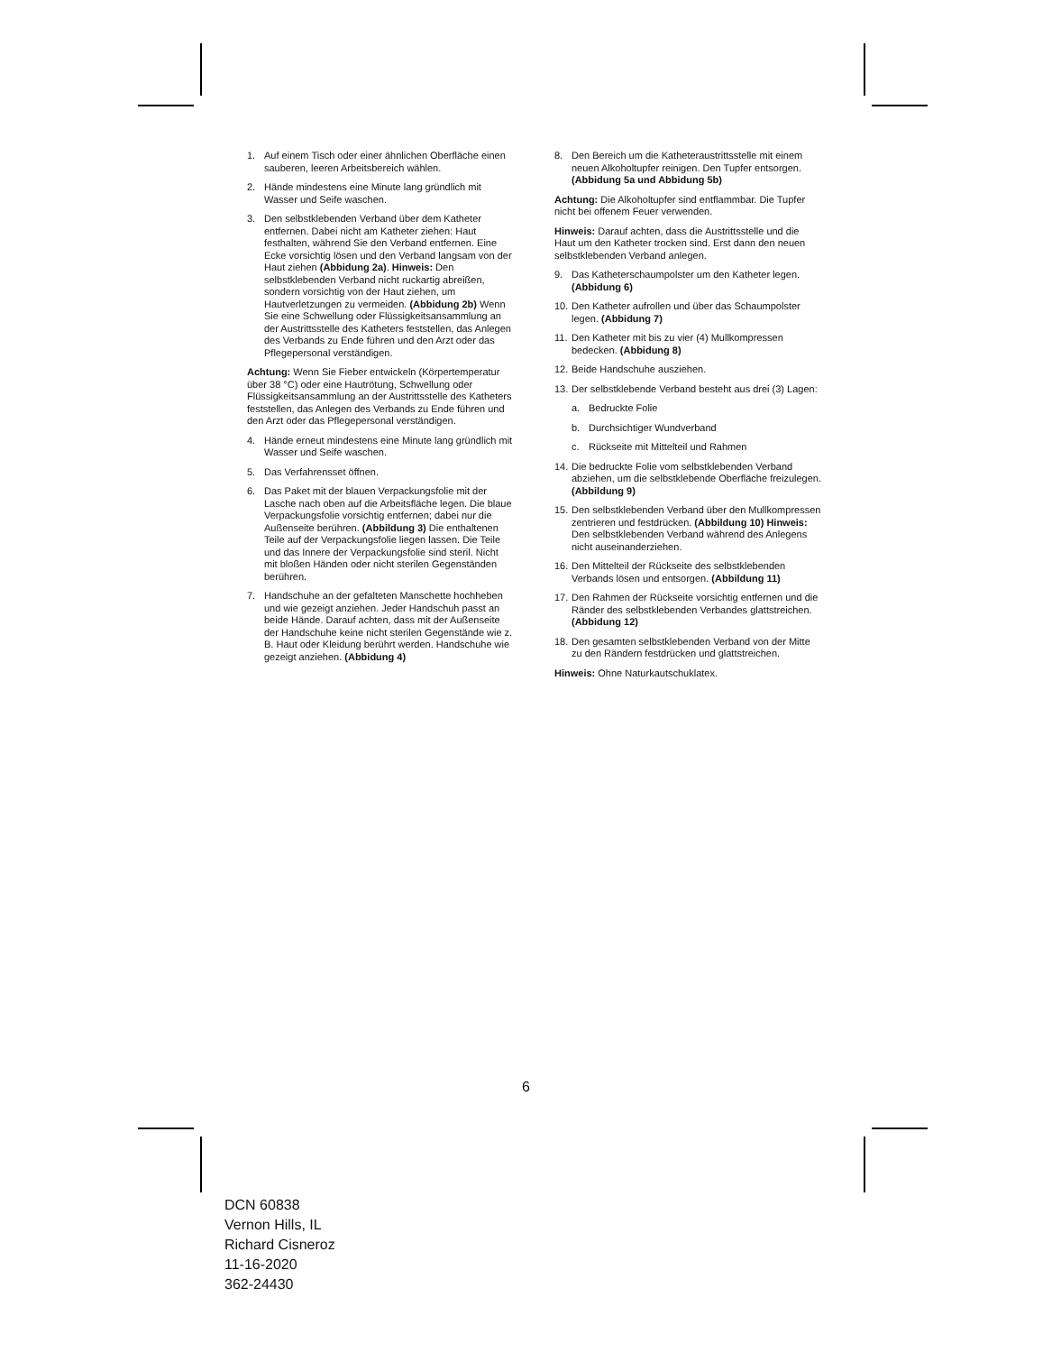1. Auf einem Tisch oder einer ähnlichen Oberfläche einen sauberen, leeren Arbeitsbereich wählen.
2. Hände mindestens eine Minute lang gründlich mit Wasser und Seife waschen.
3. Den selbstklebenden Verband über dem Katheter entfernen. Dabei nicht am Katheter ziehen: Haut festhalten, während Sie den Verband entfernen. Eine Ecke vorsichtig lösen und den Verband langsam von der Haut ziehen (Abbidung 2a). Hinweis: Den selbstklebenden Verband nicht ruckartig abreißen, sondern vorsichtig von der Haut ziehen, um Hautverletzungen zu vermeiden. (Abbidung 2b) Wenn Sie eine Schwellung oder Flüssigkeitsansammlung an der Austrittsstelle des Katheters feststellen, das Anlegen des Verbands zu Ende führen und den Arzt oder das Pflegepersonal verständigen.
Achtung: Wenn Sie Fieber entwickeln (Körpertemperatur über 38 °C) oder eine Hautrötung, Schwellung oder Flüssigkeitsansammlung an der Austrittsstelle des Katheters feststellen, das Anlegen des Verbands zu Ende führen und den Arzt oder das Pflegepersonal verständigen.
4. Hände erneut mindestens eine Minute lang gründlich mit Wasser und Seife waschen.
5. Das Verfahrensset öffnen.
6. Das Paket mit der blauen Verpackungsfolie mit der Lasche nach oben auf die Arbeitsfläche legen. Die blaue Verpackungsfolie vorsichtig entfernen; dabei nur die Außenseite berühren. (Abbildung 3) Die enthaltenen Teile auf der Verpackungsfolie liegen lassen. Die Teile und das Innere der Verpackungsfolie sind steril. Nicht mit bloßen Händen oder nicht sterilen Gegenständen berühren.
7. Handschuhe an der gefalteten Manschette hochheben und wie gezeigt anziehen. Jeder Handschuh passt an beide Hände. Darauf achten, dass mit der Außenseite der Handschuhe keine nicht sterilen Gegenstände wie z. B. Haut oder Kleidung berührt werden. Handschuhe wie gezeigt anziehen. (Abbidung 4)
8. Den Bereich um die Katheteraustrittsstelle mit einem neuen Alkoholtupfer reinigen. Den Tupfer entsorgen. (Abbidung 5a und Abbidung 5b)
Achtung: Die Alkoholtupfer sind entflammbar. Die Tupfer nicht bei offenem Feuer verwenden.
Hinweis: Darauf achten, dass die Austrittsstelle und die Haut um den Katheter trocken sind. Erst dann den neuen selbstklebenden Verband anlegen.
9. Das Katheterschaumpolster um den Katheter legen. (Abbidung 6)
10. Den Katheter aufrollen und über das Schaumpolster legen. (Abbidung 7)
11. Den Katheter mit bis zu vier (4) Mullkompressen bedecken. (Abbidung 8)
12. Beide Handschuhe ausziehen.
13. Der selbstklebende Verband besteht aus drei (3) Lagen:
a. Bedruckte Folie
b. Durchsichtiger Wundverband
c. Rückseite mit Mittelteil und Rahmen
14. Die bedruckte Folie vom selbstklebenden Verband abziehen, um die selbstklebende Oberfläche freizulegen. (Abbildung 9)
15. Den selbstklebenden Verband über den Mullkompressen zentrieren und festdrücken. (Abbildung 10) Hinweis: Den selbstklebenden Verband während des Anlegens nicht auseinanderziehen.
16. Den Mittelteil der Rückseite des selbstklebenden Verbands lösen und entsorgen. (Abbildung 11)
17. Den Rahmen der Rückseite vorsichtig entfernen und die Ränder des selbstklebenden Verbandes glattstreichen. (Abbidung 12)
18. Den gesamten selbstklebenden Verband von der Mitte zu den Rändern festdrücken und glattstreichen.
Hinweis: Ohne Naturkautschuklatex.
6
DCN 60838
Vernon Hills, IL
Richard Cisneroz
11-16-2020
362-24430